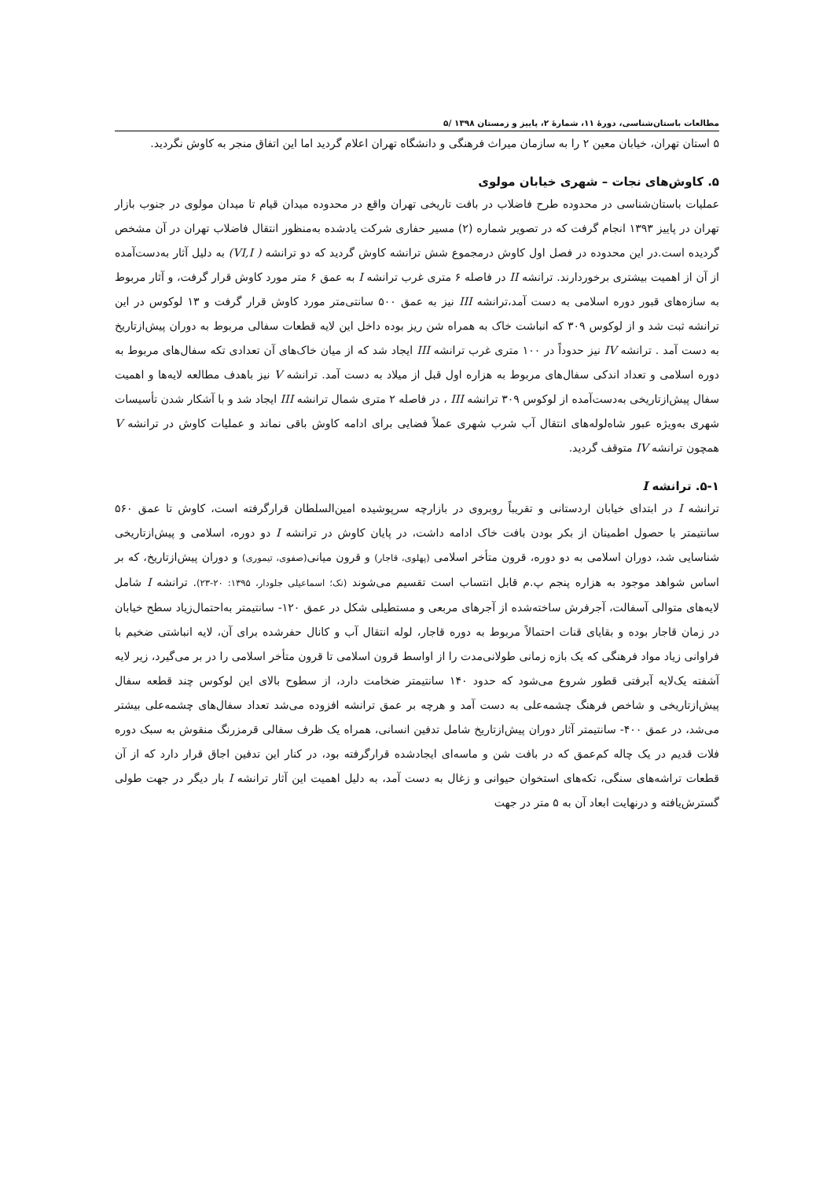مطالعات باستان‌شناسی، دورهٔ ۱۱، شمارهٔ ۲، پاییز و زمستان ۱۳۹۸ /۵
۵ استان تهران، خیابان معین ۲ را به سازمان میراث فرهنگی و دانشگاه تهران اعلام گردید اما این اتفاق منجر به کاوش نگردید.
۵. کاوش‌های نجات – شهری خیابان مولوی
عملیات باستان‌شناسی در محدوده طرح فاضلاب در بافت تاریخی تهران واقع در محدوده میدان قیام تا میدان مولوی در جنوب بازار تهران در پاییز ۱۳۹۳ انجام گرفت که در تصویر شماره (۲) مسیر حفاری شرکت یادشده به‌منظور انتقال فاضلاب تهران در آن مشخص گردیده است.در این محدوده در فصل اول کاوش درمجموع شش ترانشه کاوش گردید که دو ترانشه ( VI,I) به دلیل آثار به‌دست‌آمده از آن از اهمیت بیشتری برخوردارند. ترانشه II در فاصله ۶ متری غرب ترانشه I به عمق ۶ متر مورد کاوش قرار گرفت، و آثار مربوط به سازه‌های قبور دوره اسلامی به دست آمد،ترانشه III نیز به عمق ۵۰۰ سانتی‌متر مورد کاوش قرار گرفت و ۱۳ لوکوس در این ترانشه ثبت شد و از لوکوس ۳۰۹ که انباشت خاک به همراه شن ریز بوده داخل این لایه قطعات سفالی مربوط به دوران پیش‌ازتاریخ به دست آمد . ترانشه IV نیز حدوداً در ۱۰۰ متری غرب ترانشه III ایجاد شد که از میان خاک‌های آن تعدادی تکه سفال‌های مربوط به دوره اسلامی و تعداد اندکی سفال‌های مربوط به هزاره اول قبل از میلاد به دست آمد. ترانشه V نیز باهدف مطالعه لایه‌ها و اهمیت سفال پیش‌ازتاریخی به‌دست‌آمده از لوکوس ۳۰۹ ترانشه III ، در فاصله ۲ متری شمال ترانشه III ایجاد شد و با آشکار شدن تأسیسات شهری به‌ویژه عبور شاه‌لوله‌های انتقال آب شرب شهری عملاً فضایی برای ادامه کاوش باقی نماند و عملیات کاوش در ترانشه V همچون ترانشه IV متوقف گردید.
۵-۱. ترانشه I
ترانشه I در ابتدای خیابان اردستانی و تقریباً روبروی در بازارچه سرپوشیده امین‌السلطان قرارگرفته است، کاوش تا عمق ۵۶۰ سانتیمتر با حصول اطمینان از بکر بودن بافت خاک ادامه داشت، در پایان کاوش در ترانشه I دو دوره، اسلامی و پیش‌ازتاریخی شناسایی شد، دوران اسلامی به دو دوره، قرون متأخر اسلامی (پهلوی، قاجار) و قرون میانی(صفوی، تیموری) و دوران پیش‌ازتاریخ، که بر اساس شواهد موجود به هزاره پنجم پ.م قابل انتساب است تقسیم می‌شوند (نک؛ اسماعیلی جلودار، ۱۳۹۵: ۲۰-۲۳). ترانشه I شامل لایه‌های متوالی آسفالت، آجرفرش ساخته‌شده از آجرهای مربعی و مستطیلی شکل در عمق ۱۲۰- سانتیمتر به‌احتمال‌زیاد سطح خیابان در زمان قاجار بوده و بقایای قنات احتمالاً مربوط به دوره قاجار، لوله انتقال آب و کانال حفرشده برای آن، لایه انباشتی ضخیم با فراوانی زیاد مواد فرهنگی که یک بازه زمانی طولانی‌مدت را از اواسط قرون اسلامی تا قرون متأخر اسلامی را در بر می‌گیرد، زیر لایه آشفته یک‌لایه آبرفتی قطور شروع می‌شود که حدود ۱۴۰ سانتیمتر ضخامت دارد، از سطوح بالای این لوکوس چند قطعه سفال پیش‌ازتاریخی و شاخص فرهنگ چشمه‌علی به دست آمد و هرچه بر عمق ترانشه افزوده می‌شد تعداد سفال‌های چشمه‌علی بیشتر می‌شد، در عمق ۴۰۰- سانتیمتر آثار دوران پیش‌ازتاریخ شامل تدفین انسانی، همراه یک ظرف سفالی قرمزرنگ منقوش به سبک دوره فلات قدیم در یک چاله کم‌عمق که در بافت شن و ماسه‌ای ایجادشده قرارگرفته بود، در کنار این تدفین اجاق قرار دارد که از آن قطعات تراشه‌های سنگی، تکه‌های استخوان حیوانی و زغال به دست آمد، به دلیل اهمیت این آثار ترانشه I بار دیگر در جهت طولی گسترش‌یافته و درنهایت ابعاد آن به ۵ متر در جهت